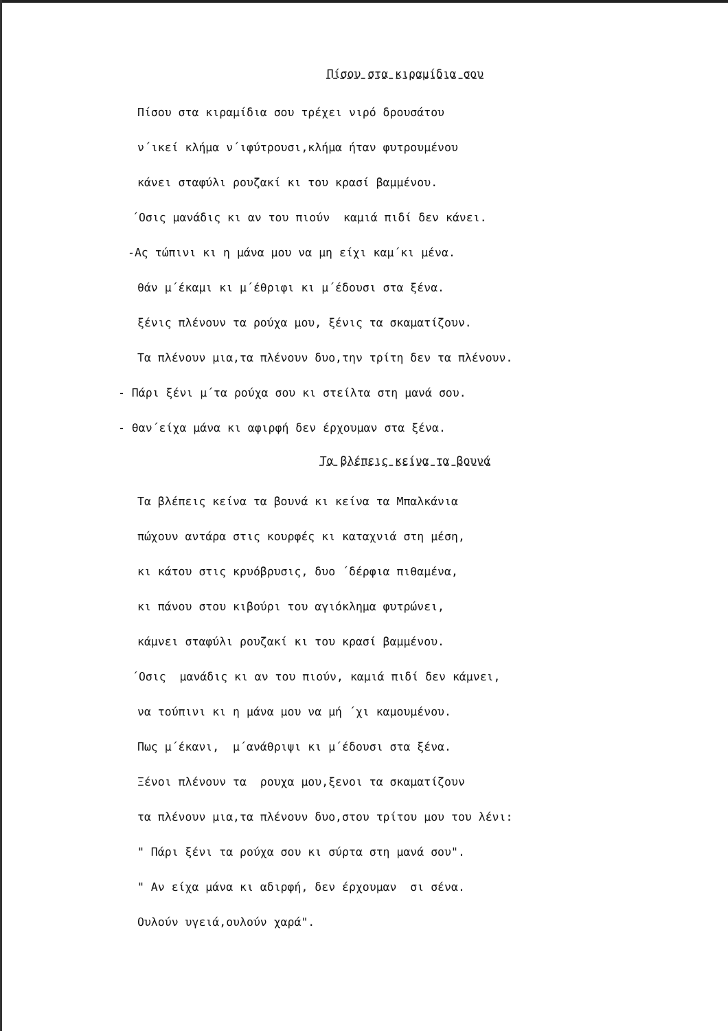Πίσου στα κιραμίδια σου
Πίσου στα κιραμίδια σου τρέχει νιρό δρουσάτου
ν΄ικεί κλήμα ν΄ιφύτρουσι,κλήμα ήταν φυτρουμένου
κάνει σταφύλι ρουζακί κι του κρασί βαμμένου.
΄Οσις μανάδις κι αν του πιούν καμιά πιδί δεν κάνει.
-Ας τώπινι κι η μάνα μου να μη είχι καμ΄κι μένα.
θάν μ΄έκαμι κι μ΄έθριφι κι μ΄έδουσι στα ξένα.
ξένις πλένουν τα ρούχα μου, ξένις τα σκαματίζουν.
Τα πλένουν μια,τα πλένουν δυο,την τρίτη δεν τα πλένουν.
- Πάρι ξένι μ΄τα ρούχα σου κι στείλτα στη μανά σου.
- θαν΄είχα μάνα κι αφιρφή δεν έρχουμαν στα ξένα.
Τα βλέπεις κείνα τα βουνά
Τα βλέπεις κείνα τα βουνά κι κείνα τα Μπαλκάνια
πώχουν αντάρα στις κουρφές κι καταχνιά στη μέση,
κι κάτου στις κρυόβρυσις, δυο ΄δέρφια πιθαμένα,
κι πάνου στου κιβούρι του αγιόκλημα φυτρώνει,
κάμνει σταφύλι ρουζακί κι του κρασί βαμμένου.
΄Οσις μανάδις κι αν του πιούν, καμιά πιδί δεν κάμνει,
να τούπινι κι η μάνα μου να μή ΄χι καμουμένου.
Πως μ΄έκανι, μ΄ανάθριψι κι μ΄έδουσι στα ξένα.
Ξένοι πλένουν τα ρουχα μου,ξενοι τα σκαματίζουν
τα πλένουν μια,τα πλένουν δυο,στου τρίτου μου του λένι:
" Πάρι ξένι τα ρούχα σου κι σύρτα στη μανά σου".
" Αν είχα μάνα κι αδιρφή, δεν έρχουμαν σι σένα.
Ουλούν υγειά,ουλούν χαρά".